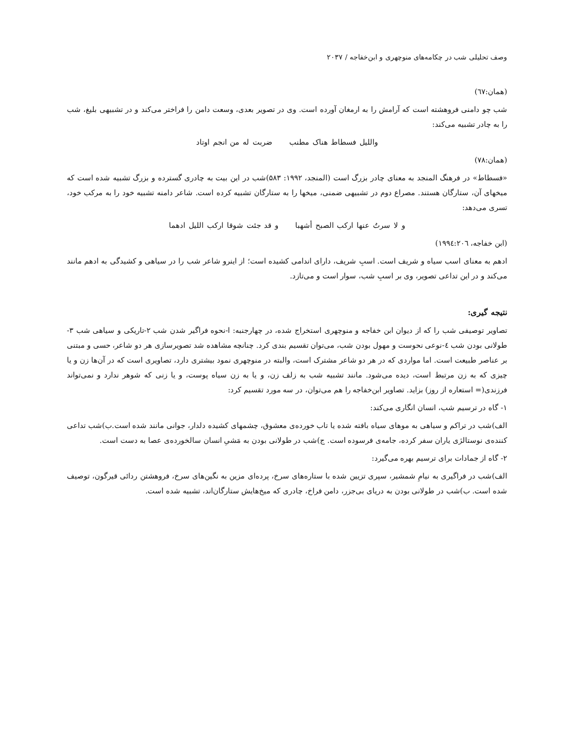وصف تحلیلی شب در چکامه‌های منوچهری و ابن‌خفاجه / ۲۰۳۷
(همان:٦٧)
شب چو دامنی فروهشته است که آرامش را به ارمغان آورده است. وی در تصویر بعدی، وسعت دامن را فراختر می‌کند و در تشبیهی بلیغ، شب را به چادر تشبیه می‌کند:
والليل فسطاط هناک مطنب ضربت له من انجم اوتاد
(همان:٧٨)
«فسطاط» در فرهنگ المنجد به معنای چادر بزرگ است (المنجد، ۱۹۹۲: ۵۸۳)شب در این بیت به چادری گسترده و بزرگ تشبیه شده است که میخهای آن، ستارگان هستند. مصراع دوم در تشبیهی ضمنی، میخها را به ستارگان تشبیه کرده است. شاعر دامنه تشبیه خود را به مرکب خود، تسری می‌دهد:
و لا سرتُ عنها ارکب الصبح أشهبا و قد جئت شوقا ارکب الليل ادهما
(ابن خفاجه، ١٩٩٤:٢٠٦)
ادهم به معنای اسب سیاه و شریف است. اسبِ شریف، دارای اندامی کشیده است؛ از اینرو شاعر شب را در سیاهی و کشیدگی به ادهم مانند می‌کند و در این تداعی تصویر، وی بر اسبِ شب، سوار است و می‌تازد.
نتیجه گیری:
تصاویر توصیفی شب را که از دیوان ابن خفاجه و منوچهری استخراج شده، در چهارجنبه: ا-نحوه فراگیر شدن شب ۲-تاریکی و سیاهی شب ۳-طولانی بودن شب ٤-نوعی نحوست و مهول بودن شب، می‌توان تقسیم بندی کرد. چنانچه مشاهده شد تصویرسازی هر دو شاعر، حسی و مبتنی بر عناصر طبیعت است. اما مواردی که در هر دو شاعر مشترک است، والبته در منوچهری نمود بیشتری دارد، تصاویری است که در آن‌ها زن و یا چیزی که به زن مرتبط است، دیده می‌شود. مانند تشبیه شب به زلف زن، و یا به زن سیاه پوست، و یا زنی که شوهر ندارد و نمی‌تواند فرزندی(= استعاره از روز) بزاید. تصاویر ابن‌خفاجه را هم می‌توان، در سه مورد تقسیم کرد:
۱- گاه در ترسیم شب، انسان انگاری می‌کند:
الف)شب در تراکم و سیاهی به موهای سیاه بافته شده یا تاب خورده‌ی معشوق، چشمهای کشیده دلدار، جوانی مانند شده است.ب)شب تداعی کننده‌ی نوستالژی یاران سفر کرده، جامه‌ی فرسوده است. ج)شب در طولانی بودن به مَشیِ انسان سالخورده‌ی عصا به دست است.
۲- گاه از جمادات برای ترسیم بهره می‌گیرد:
الف)شب در فراگیری به نیامِ شمشیر، سپری تزیین شده با ستاره‌های سرخ، پرده‌ای مزین به نگین‌های سرخ، فروهشتن ردائی قیرگون، توصیف شده است. ب)شب در طولانی بودن به دریای بی‌جزر، دامن فراخ، چادری که میخ‌هایش ستارگان‌اند، تشبیه شده است.